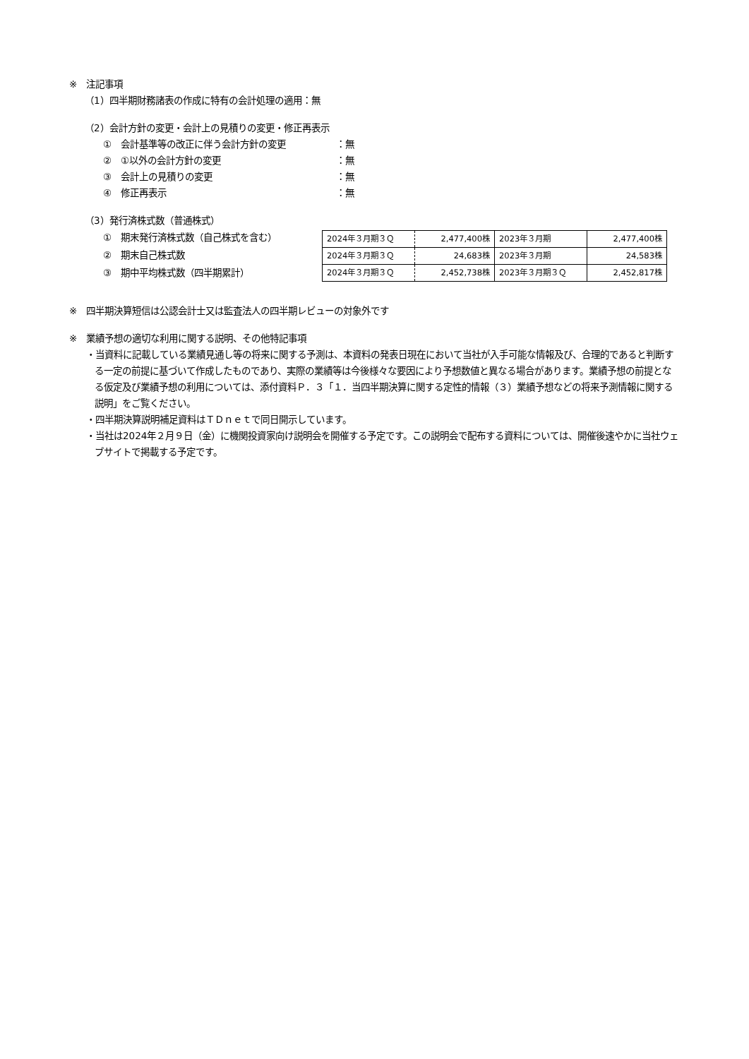※　注記事項
（1）四半期財務諸表の作成に特有の会計処理の適用：無
（2）会計方針の変更・会計上の見積りの変更・修正再表示
①　会計基準等の改正に伴う会計方針の変更 ：無
②　①以外の会計方針の変更 ：無
③　会計上の見積りの変更 ：無
④　修正再表示 ：無
（3）発行済株式数（普通株式）
①　期末発行済株式数（自己株式を含む）
②　期末自己株式数
③　期中平均株式数（四半期累計）
| 2024年３月期３Ｑ | 2,477,400株 | 2023年３月期 | 2,477,400株 |
| 2024年３月期３Ｑ | 24,683株 | 2023年３月期 | 24,583株 |
| 2024年３月期３Ｑ | 2,452,738株 | 2023年３月期３Ｑ | 2,452,817株 |
※　四半期決算短信は公認会計士又は監査法人の四半期レビューの対象外です
※　業績予想の適切な利用に関する説明、その他特記事項
・当資料に記載している業績見通し等の将来に関する予測は、本資料の発表日現在において当社が入手可能な情報及び、合理的であると判断する一定の前提に基づいて作成したものであり、実際の業績等は今後様々な要因により予想数値と異なる場合があります。業績予想の前提となる仮定及び業績予想の利用については、添付資料Ｐ．３「１．当四半期決算に関する定性的情報（３）業績予想などの将来予測情報に関する説明」をご覧ください。
・四半期決算説明補足資料はＴＤｎｅｔで同日開示しています。
・当社は2024年２月９日（金）に機関投資家向け説明会を開催する予定です。この説明会で配布する資料については、開催後速やかに当社ウェブサイトで掲載する予定です。